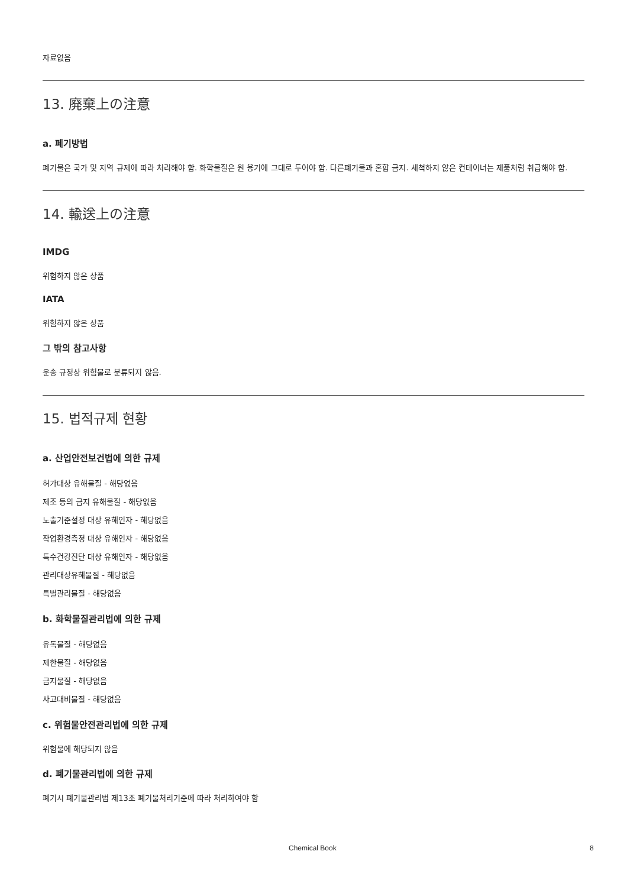자료없음
13. 廃棄上の注意
a. 폐기방법
폐기물은 국가 및 지역 규제에 따라 처리해야 함. 화학물질은 원 용기에 그대로 두어야 함. 다른폐기물과 혼합 금지. 세척하지 않은 컨테이너는 제품처럼 취급해야 함.
14. 輸送上の注意
IMDG
위험하지 않은 상품
IATA
위험하지 않은 상품
그 밖의 참고사항
운송 규정상 위험물로 분류되지 않음.
15. 법적규제 현황
a. 산업안전보건법에 의한 규제
허가대상 유해물질 - 해당없음
제조 등의 금지 유해물질 - 해당없음
노출기준설정 대상 유해인자 - 해당없음
작업환경측정 대상 유해인자 - 해당없음
특수건강진단 대상 유해인자 - 해당없음
관리대상유해물질 - 해당없음
특별관리물질 - 해당없음
b. 화학물질관리법에 의한 규제
유독물질 - 해당없음
제한물질 - 해당없음
금지물질 - 해당없음
사고대비물질 - 해당없음
c. 위험물안전관리법에 의한 규제
위험물에 해당되지 않음
d. 폐기물관리법에 의한 규제
폐기시 폐기물관리법 제13조 폐기물처리기준에 따라 처리하여야 함
Chemical Book 8